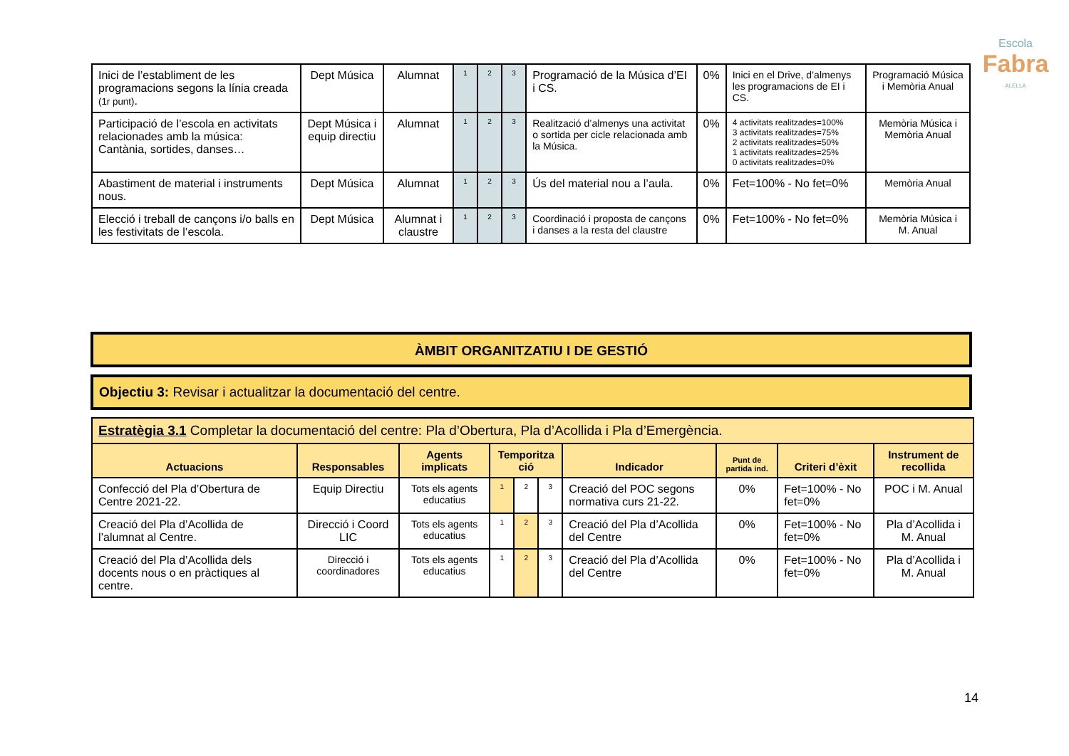Escola
Fabra
· ALELLA ·
| Inici de l’establiment de les programacions segons la línia creada (1r punt) . | Dept Música | Alumnat | 1 | 2 | 3 | Programació de la Música d’EI i CS. | 0% | Inici en el Drive, d’almenys les programacions de EI i CS. | Programació Música i Memòria Anual |
| Participació de l’escola en activitats relacionades amb la música: Cantània, sortides, danses… | Dept Música i equip directiu | Alumnat | 1 | 2 | 3 | Realització d’almenys una activitat o sortida per cicle relacionada amb la Música. | 0% | 4 activitats realitzades=100% 3 activitats realitzades=75% 2 activitats realitzades=50% 1 activitats realitzades=25% 0 activitats realitzades=0% | Memòria Música i Memòria Anual |
| Abastiment de material i instruments nous. | Dept Música | Alumnat | 1 | 2 | 3 | Ús del material nou a l’aula. | 0% | Fet=100% - No fet=0% | Memòria Anual |
| Elecció i treball de cançons i/o balls en les festivitats de l’escola. | Dept Música | Alumnat i claustre | 1 | 2 | 3 | Coordinació i proposta de cançons i danses a la resta del claustre | 0% | Fet=100% - No fet=0% | Memòria Música i M. Anual |
ÀMBIT ORGANITZATIU I DE GESTIÓ
Objectiu 3: Revisar i actualitzar la documentació del centre.
| Estratègia 3.1 Completar la documentació del centre: Pla d’Obertura, Pla d’Acollida i Pla d’Emergència. | | | | | | | | | |
| Actuacions | Responsables | Agents implicats | Temporitza ció | | | Indicador | Punt de partida ind. | Criteri d’èxit | Instrument de recollida |
| Confecció del Pla d’Obertura de Centre 2021-22. | Equip Directiu | Tots els agents educatius | 1 | 2 | 3 | Creació del POC segons normativa curs 21-22. | 0% | Fet=100% - No fet=0% | POC i M. Anual |
| Creació del Pla d’Acollida de l’alumnat al Centre. | Direcció i Coord LIC | Tots els agents educatius | 1 | 2 | 3 | Creació del Pla d’Acollida del Centre | 0% | Fet=100% - No fet=0% | Pla d’Acollida i M. Anual |
| Creació del Pla d’Acollida dels docents nous o en pràctiques al centre. | Direcció i coordinadores | Tots els agents educatius | 1 | 2 | 3 | Creació del Pla d’Acollida del Centre | 0% | Fet=100% - No fet=0% | Pla d’Acollida i M. Anual |
14